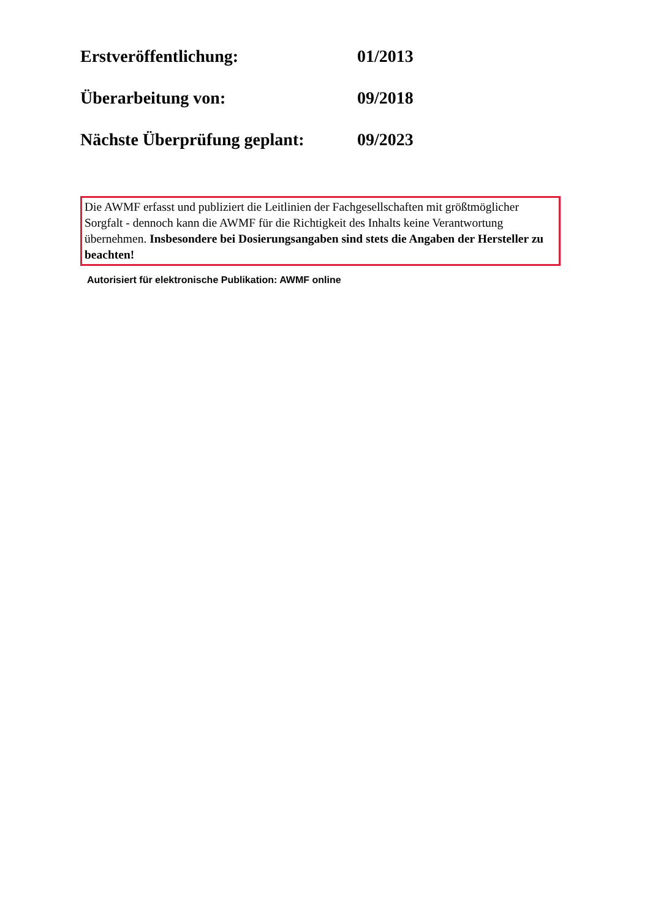Erstveröffentlichung: 01/2013
Überarbeitung von: 09/2018
Nächste Überprüfung geplant: 09/2023
Die AWMF erfasst und publiziert die Leitlinien der Fachgesellschaften mit größtmöglicher Sorgfalt - dennoch kann die AWMF für die Richtigkeit des Inhalts keine Verantwortung übernehmen. Insbesondere bei Dosierungsangaben sind stets die Angaben der Hersteller zu beachten!
Autorisiert für elektronische Publikation: AWMF online